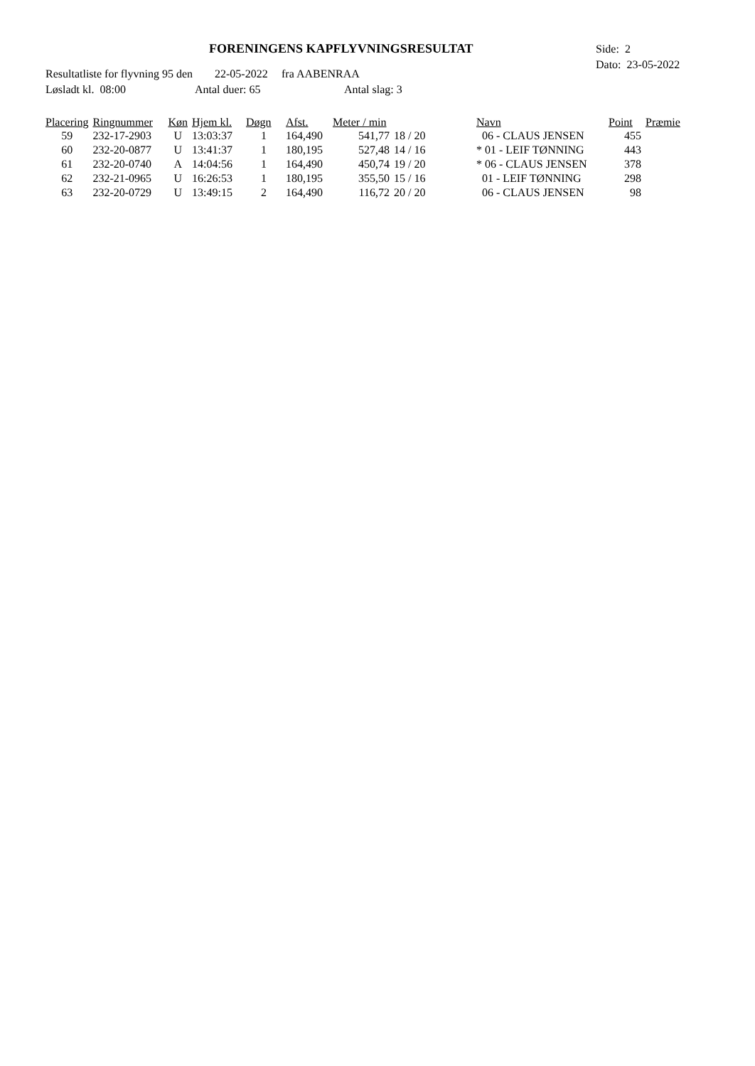FORENINGENS KAPFLYVNINGSRESULTAT
Side: 2
Dato: 23-05-2022
Resultatliste for flyvning 95 den 22-05-2022 fra AABENRAA
Løsladt kl. 08:00 Antal duer: 65 Antal slag: 3
| Placering | Ringnummer | Køn | Hjem kl. | Døgn | Afst. | Meter / min | | Navn | Point | Præmie |
| --- | --- | --- | --- | --- | --- | --- | --- | --- | --- | --- |
| 59 | 232-17-2903 | U | 13:03:37 | 1 | 164,490 | 541,77 | 18 / 20 | 06 - CLAUS JENSEN | 455 | |
| 60 | 232-20-0877 | U | 13:41:37 | 1 | 180,195 | 527,48 | 14 / 16 | * 01 - LEIF TØNNING | 443 | |
| 61 | 232-20-0740 | A | 14:04:56 | 1 | 164,490 | 450,74 | 19 / 20 | * 06 - CLAUS JENSEN | 378 | |
| 62 | 232-21-0965 | U | 16:26:53 | 1 | 180,195 | 355,50 | 15 / 16 | 01 - LEIF TØNNING | 298 | |
| 63 | 232-20-0729 | U | 13:49:15 | 2 | 164,490 | 116,72 | 20 / 20 | 06 - CLAUS JENSEN | 98 | |